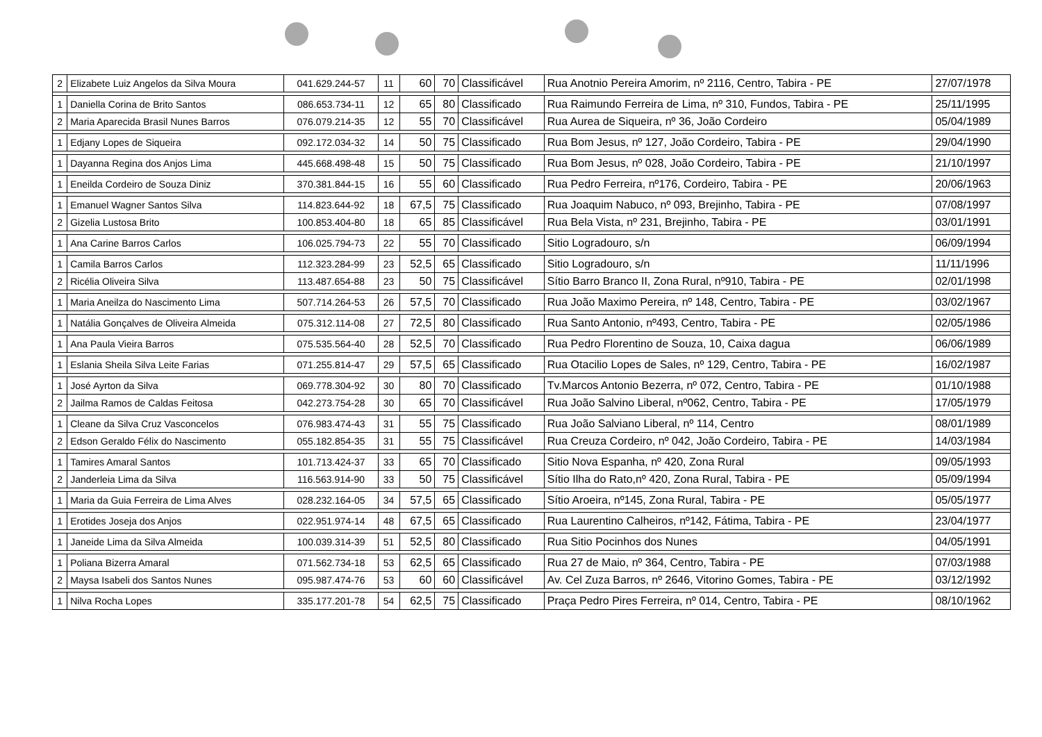| 2 | Elizabete Luiz Angelos da Silva Moura | 041.629.244-57 | 11 | 60 | 70 | Classificável | Rua Anotnio Pereira Amorim, nº 2116, Centro, Tabira - PE | 27/07/1978 |
| 1 | Daniella Corina de Brito Santos | 086.653.734-11 | 12 | 65 | 80 | Classificado | Rua Raimundo Ferreira de Lima, nº 310, Fundos, Tabira - PE | 25/11/1995 |
| 2 | Maria Aparecida Brasil Nunes Barros | 076.079.214-35 | 12 | 55 | 70 | Classificável | Rua Aurea de Siqueira, nº 36, João Cordeiro | 05/04/1989 |
| 1 | Edjany Lopes de Siqueira | 092.172.034-32 | 14 | 50 | 75 | Classificado | Rua Bom Jesus, nº 127, João Cordeiro, Tabira - PE | 29/04/1990 |
| 1 | Dayanna Regina dos Anjos Lima | 445.668.498-48 | 15 | 50 | 75 | Classificado | Rua Bom Jesus, nº 028, João Cordeiro, Tabira - PE | 21/10/1997 |
| 1 | Eneilda Cordeiro de Souza Diniz | 370.381.844-15 | 16 | 55 | 60 | Classificado | Rua Pedro Ferreira, nº176, Cordeiro, Tabira - PE | 20/06/1963 |
| 1 | Emanuel Wagner Santos Silva | 114.823.644-92 | 18 | 67,5 | 75 | Classificado | Rua Joaquim Nabuco, nº 093, Brejinho, Tabira - PE | 07/08/1997 |
| 2 | Gizelia Lustosa Brito | 100.853.404-80 | 18 | 65 | 85 | Classificável | Rua Bela Vista, nº 231, Brejinho, Tabira - PE | 03/01/1991 |
| 1 | Ana Carine Barros Carlos | 106.025.794-73 | 22 | 55 | 70 | Classificado | Sitio Logradouro, s/n | 06/09/1994 |
| 1 | Camila Barros Carlos | 112.323.284-99 | 23 | 52,5 | 65 | Classificado | Sitio Logradouro, s/n | 11/11/1996 |
| 2 | Ricélia Oliveira Silva | 113.487.654-88 | 23 | 50 | 75 | Classificável | Sítio Barro Branco II, Zona Rural, nº910, Tabira - PE | 02/01/1998 |
| 1 | Maria Aneilza do Nascimento Lima | 507.714.264-53 | 26 | 57,5 | 70 | Classificado | Rua João Maximo Pereira, nº 148, Centro, Tabira - PE | 03/02/1967 |
| 1 | Natália Gonçalves de Oliveira Almeida | 075.312.114-08 | 27 | 72,5 | 80 | Classificado | Rua Santo Antonio, nº493, Centro, Tabira - PE | 02/05/1986 |
| 1 | Ana Paula Vieira Barros | 075.535.564-40 | 28 | 52,5 | 70 | Classificado | Rua Pedro Florentino de Souza, 10, Caixa dagua | 06/06/1989 |
| 1 | Eslania Sheila Silva Leite Farias | 071.255.814-47 | 29 | 57,5 | 65 | Classificado | Rua Otacilio Lopes de Sales, nº 129, Centro, Tabira - PE | 16/02/1987 |
| 1 | José Ayrton da Silva | 069.778.304-92 | 30 | 80 | 70 | Classificado | Tv.Marcos Antonio Bezerra, nº 072, Centro, Tabira - PE | 01/10/1988 |
| 2 | Jailma Ramos de Caldas Feitosa | 042.273.754-28 | 30 | 65 | 70 | Classificável | Rua João Salvino Liberal, nº062, Centro, Tabira - PE | 17/05/1979 |
| 1 | Cleane da Silva Cruz Vasconcelos | 076.983.474-43 | 31 | 55 | 75 | Classificado | Rua João Salviano Liberal, nº 114, Centro | 08/01/1989 |
| 2 | Edson Geraldo Félix do Nascimento | 055.182.854-35 | 31 | 55 | 75 | Classificável | Rua Creuza Cordeiro, nº 042, João Cordeiro, Tabira - PE | 14/03/1984 |
| 1 | Tamires Amaral Santos | 101.713.424-37 | 33 | 65 | 70 | Classificado | Sitio Nova Espanha, nº 420, Zona Rural | 09/05/1993 |
| 2 | Janderleia Lima da Silva | 116.563.914-90 | 33 | 50 | 75 | Classificável | Sítio Ilha do Rato,nº 420, Zona Rural, Tabira - PE | 05/09/1994 |
| 1 | Maria da Guia Ferreira de Lima Alves | 028.232.164-05 | 34 | 57,5 | 65 | Classificado | Sítio Aroeira, nº145, Zona Rural, Tabira - PE | 05/05/1977 |
| 1 | Erotides Joseja dos Anjos | 022.951.974-14 | 48 | 67,5 | 65 | Classificado | Rua Laurentino Calheiros, nº142, Fátima, Tabira - PE | 23/04/1977 |
| 1 | Janeide Lima da Silva Almeida | 100.039.314-39 | 51 | 52,5 | 80 | Classificado | Rua Sitio Pocinhos dos Nunes | 04/05/1991 |
| 1 | Poliana Bizerra Amaral | 071.562.734-18 | 53 | 62,5 | 65 | Classificado | Rua 27 de Maio, nº 364, Centro, Tabira - PE | 07/03/1988 |
| 2 | Maysa Isabeli dos Santos Nunes | 095.987.474-76 | 53 | 60 | 60 | Classificável | Av. Cel Zuza Barros, nº 2646, Vitorino Gomes, Tabira - PE | 03/12/1992 |
| 1 | Nilva Rocha Lopes | 335.177.201-78 | 54 | 62,5 | 75 | Classificado | Praça Pedro Pires Ferreira, nº 014, Centro, Tabira - PE | 08/10/1962 |